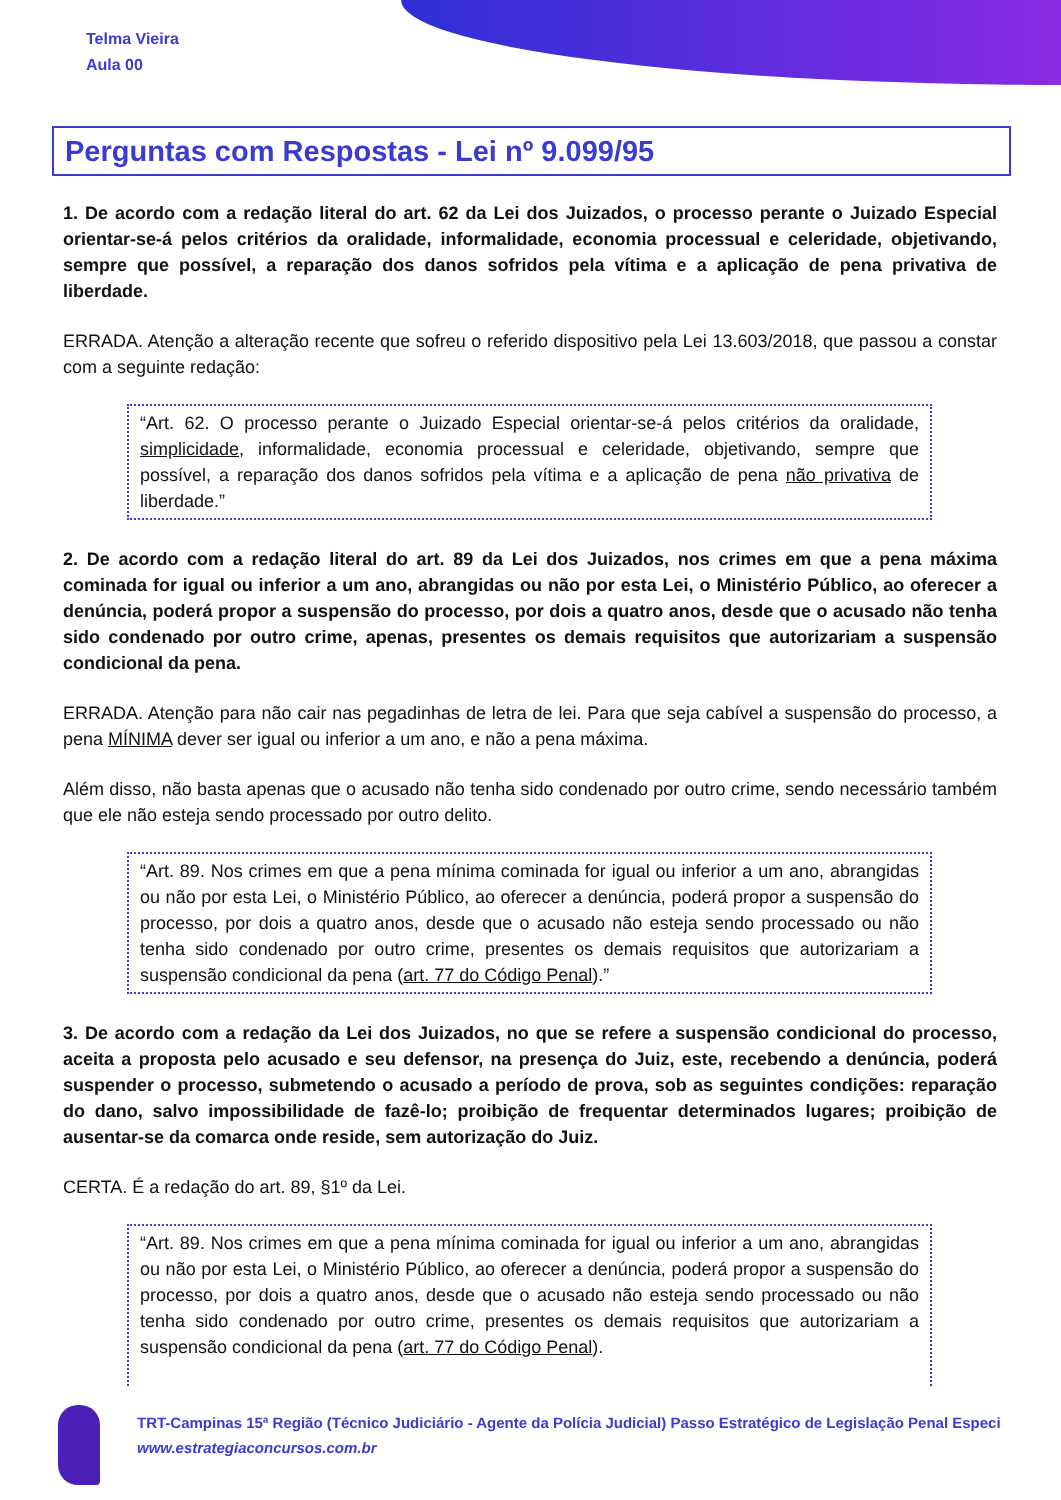Telma Vieira
Aula 00
Perguntas com Respostas - Lei nº 9.099/95
1. De acordo com a redação literal do art. 62 da Lei dos Juizados, o processo perante o Juizado Especial orientar-se-á pelos critérios da oralidade, informalidade, economia processual e celeridade, objetivando, sempre que possível, a reparação dos danos sofridos pela vítima e a aplicação de pena privativa de liberdade.
ERRADA. Atenção a alteração recente que sofreu o referido dispositivo pela Lei 13.603/2018, que passou a constar com a seguinte redação:
“Art. 62. O processo perante o Juizado Especial orientar-se-á pelos critérios da oralidade, simplicidade, informalidade, economia processual e celeridade, objetivando, sempre que possível, a reparação dos danos sofridos pela vítima e a aplicação de pena não privativa de liberdade.”
2. De acordo com a redação literal do art. 89 da Lei dos Juizados, nos crimes em que a pena máxima cominada for igual ou inferior a um ano, abrangidas ou não por esta Lei, o Ministério Público, ao oferecer a denúncia, poderá propor a suspensão do processo, por dois a quatro anos, desde que o acusado não tenha sido condenado por outro crime, apenas, presentes os demais requisitos que autorizariam a suspensão condicional da pena.
ERRADA. Atenção para não cair nas pegadinhas de letra de lei. Para que seja cabível a suspensão do processo, a pena MÍNIMA dever ser igual ou inferior a um ano, e não a pena máxima.
Além disso, não basta apenas que o acusado não tenha sido condenado por outro crime, sendo necessário também que ele não esteja sendo processado por outro delito.
“Art. 89. Nos crimes em que a pena mínima cominada for igual ou inferior a um ano, abrangidas ou não por esta Lei, o Ministério Público, ao oferecer a denúncia, poderá propor a suspensão do processo, por dois a quatro anos, desde que o acusado não esteja sendo processado ou não tenha sido condenado por outro crime, presentes os demais requisitos que autorizariam a suspensão condicional da pena (art. 77 do Código Penal).”
3. De acordo com a redação da Lei dos Juizados, no que se refere a suspensão condicional do processo, aceita a proposta pelo acusado e seu defensor, na presença do Juiz, este, recebendo a denúncia, poderá suspender o processo, submetendo o acusado a período de prova, sob as seguintes condições: reparação do dano, salvo impossibilidade de fazê-lo; proibição de frequentar determinados lugares; proibição de ausentar-se da comarca onde reside, sem autorização do Juiz.
CERTA. É a redação do art. 89, §1º da Lei.
“Art. 89. Nos crimes em que a pena mínima cominada for igual ou inferior a um ano, abrangidas ou não por esta Lei, o Ministério Público, ao oferecer a denúncia, poderá propor a suspensão do processo, por dois a quatro anos, desde que o acusado não esteja sendo processado ou não tenha sido condenado por outro crime, presentes os demais requisitos que autorizariam a suspensão condicional da pena (art. 77 do Código Penal).
TRT-Campinas 15ª Região (Técnico Judiciário - Agente da Polícia Judicial) Passo Estratégico de Legislação Penal Especi
www.estrategiaconcursos.com.br